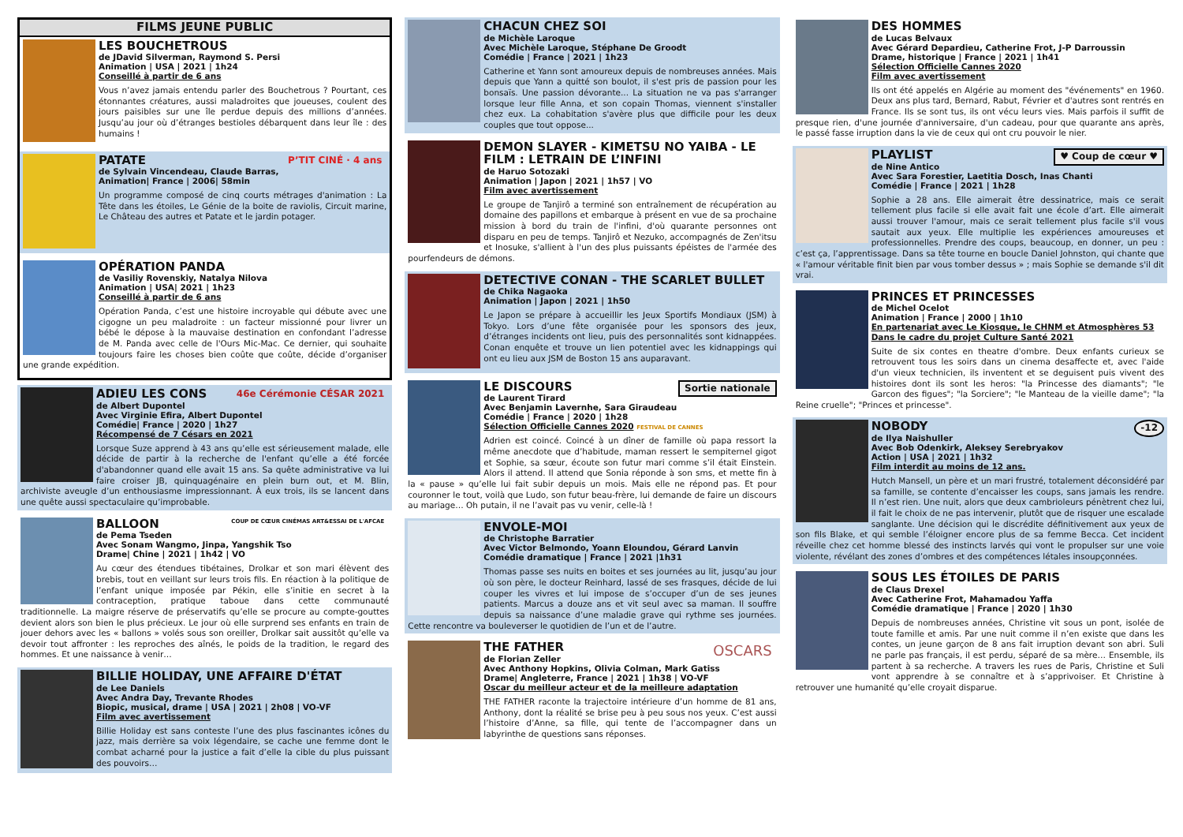FILMS JEUNE PUBLIC
LES BOUCHETROUS
de JDavid Silverman, Raymond S. Persi
Animation | USA | 2021 | 1h24
Conseillé à partir de 6 ans
Vous n’avez jamais entendu parler des Bouchetrous ? Pourtant, ces étonnantes créatures, aussi maladroites que joueuses, coulent des jours paisibles sur une île perdue depuis des millions d’années. Jusqu’au jour où d’étranges bestioles débarquent dans leur île : des humains !
P’TIT CINÉ · 4 ans
PATATE
de Sylvain Vincendeau, Claude Barras,
Animation| France | 2006| 58min
Un programme composé de cinq courts métrages d'animation : La Tête dans les étoiles, Le Génie de la boite de raviolis, Circuit marine, Le Château des autres et Patate et le jardin potager.
OPÉRATION PANDA
de Vasiliy Rovenskiy, Natalya Nilova
Animation | USA| 2021 | 1h23
Conseillé à partir de 6 ans
Opération Panda, c’est une histoire incroyable qui débute avec une cigogne un peu maladroite : un facteur missionné pour livrer un bébé le dépose à la mauvaise destination en confondant l’adresse de M. Panda avec celle de l'Ours Mic-Mac. Ce dernier, qui souhaite toujours faire les choses bien coûte que coûte, décide d’organiser une grande expédition.
46e Cérémonie CÉSAR 2021
ADIEU LES CONS
de Albert Dupontel
Avec Virginie Efira, Albert Dupontel
Comédie| France | 2020 | 1h27
Récompensé de 7 Césars en 2021
Lorsque Suze apprend à 43 ans qu’elle est sérieusement malade, elle décide de partir à la recherche de l'enfant qu’elle a été forcée d'abandonner quand elle avait 15 ans. Sa quête administrative va lui faire croiser JB, quinquagénaire en plein burn out, et M. Blin, archiviste aveugle d’un enthousiasme impressionnant. À eux trois, ils se lancent dans une quête aussi spectaculaire qu’improbable.
COUP DE CŒUR CINÉMAS ART&ESSAI DE L'AFCAE
BALLOON
de Pema Tseden
Avec Sonam Wangmo, Jinpa, Yangshik Tso
Drame| Chine | 2021 | 1h42 | VO
Au cœur des étendues tibétaines, Drolkar et son mari élèvent des brebis, tout en veillant sur leurs trois fils. En réaction à la politique de l’enfant unique imposée par Pékin, elle s’initie en secret à la contraception, pratique taboue dans cette communauté traditionnelle. La maigre réserve de préservatifs qu’elle se procure au compte-gouttes devient alors son bien le plus précieux. Le jour où elle surprend ses enfants en train de jouer dehors avec les « ballons » volés sous son oreiller, Drolkar sait aussitôt qu’elle va devoir tout affronter : les reproches des aînés, le poids de la tradition, le regard des hommes. Et une naissance à venir…
BILLIE HOLIDAY, UNE AFFAIRE D'ÉTAT
de Lee Daniels
Avec Andra Day, Trevante Rhodes
Biopic, musical, drame | USA | 2021 | 2h08 | VO-VF
Film avec avertissement
Billie Holiday est sans conteste l’une des plus fascinantes icônes du jazz, mais derrière sa voix légendaire, se cache une femme dont le combat acharné pour la justice a fait d’elle la cible du plus puissant des pouvoirs…
CHACUN CHEZ SOI
de Michèle Laroque
Avec Michèle Laroque, Stéphane De Groodt
Comédie | France | 2021 | 1h23
Catherine et Yann sont amoureux depuis de nombreuses années. Mais depuis que Yann a quitté son boulot, il s'est pris de passion pour les bonsaïs. Une passion dévorante... La situation ne va pas s'arranger lorsque leur fille Anna, et son copain Thomas, viennent s'installer chez eux. La cohabitation s'avère plus que difficile pour les deux couples que tout oppose...
DEMON SLAYER - KIMETSU NO YAIBA - LE FILM : LETRAIN DE L’INFINI
de Haruo Sotozaki
Animation | Japon | 2021 | 1h57 | VO
Film avec avertissement
Le groupe de Tanjirô a terminé son entraînement de récupération au domaine des papillons et embarque à présent en vue de sa prochaine mission à bord du train de l'infini, d'où quarante personnes ont disparu en peu de temps. Tanjirô et Nezuko, accompagnés de Zen'itsu et Inosuke, s'allient à l'un des plus puissants épéistes de l'armée des pourfendeurs de démons.
DETECTIVE CONAN - THE SCARLET BULLET
de Chika Nagaoka
Animation | Japon | 2021 | 1h50
Le Japon se prépare à accueillir les Jeux Sportifs Mondiaux (JSM) à Tokyo. Lors d’une fête organisée pour les sponsors des jeux, d’étranges incidents ont lieu, puis des personnalités sont kidnappées. Conan enquête et trouve un lien potentiel avec les kidnappings qui ont eu lieu aux JSM de Boston 15 ans auparavant.
Sortie nationale
LE DISCOURS
de Laurent Tirard
Avec Benjamin Lavernhe, Sara Giraudeau
Comédie | France | 2020 | 1h28
Sélection Officielle Cannes 2020 FESTIVAL DE CANNES
Adrien est coincé. Coincé à un dîner de famille où papa ressort la même anecdote que d’habitude, maman ressert le sempiternel gigot et Sophie, sa sœur, écoute son futur mari comme s’il était Einstein. Alors il attend. Il attend que Sonia réponde à son sms, et mette fin à la « pause » qu’elle lui fait subir depuis un mois. Mais elle ne répond pas. Et pour couronner le tout, voilà que Ludo, son futur beau-frère, lui demande de faire un discours au mariage… Oh putain, il ne l’avait pas vu venir, celle-là !
ENVOLE-MOI
de Christophe Barratier
Avec Victor Belmondo, Yoann Eloundou, Gérard Lanvin
Comédie dramatique | France | 2021 |1h31
Thomas passe ses nuits en boites et ses journées au lit, jusqu’au jour où son père, le docteur Reinhard, lassé de ses frasques, décide de lui couper les vivres et lui impose de s’occuper d’un de ses jeunes patients. Marcus a douze ans et vit seul avec sa maman. Il souffre depuis sa naissance d’une maladie grave qui rythme ses journées. Cette rencontre va bouleverser le quotidien de l’un et de l’autre.
OSCARS
THE FATHER
de Florian Zeller
Avec Anthony Hopkins, Olivia Colman, Mark Gatiss
Drame| Angleterre, France | 2021 | 1h38 | VO-VF
Oscar du meilleur acteur et de la meilleure adaptation
THE FATHER raconte la trajectoire intérieure d’un homme de 81 ans, Anthony, dont la réalité se brise peu à peu sous nos yeux. C’est aussi l’histoire d’Anne, sa fille, qui tente de l’accompagner dans un labyrinthe de questions sans réponses.
DES HOMMES
de Lucas Belvaux
Avec Gérard Depardieu, Catherine Frot, J-P Darroussin
Drame, historique | France | 2021 | 1h41
Sélection Officielle Cannes 2020
Film avec avertissement
Ils ont été appelés en Algérie au moment des "événements" en 1960. Deux ans plus tard, Bernard, Rabut, Février et d'autres sont rentrés en France. Ils se sont tus, ils ont vécu leurs vies. Mais parfois il suffit de presque rien, d'une journée d'anniversaire, d'un cadeau, pour que quarante ans après, le passé fasse irruption dans la vie de ceux qui ont cru pouvoir le nier.
♥ Coup de cœur ♥
PLAYLIST
de Nine Antico
Avec Sara Forestier, Laetitia Dosch, Inas Chanti
Comédie | France | 2021 | 1h28
Sophie a 28 ans. Elle aimerait être dessinatrice, mais ce serait tellement plus facile si elle avait fait une école d’art. Elle aimerait aussi trouver l'amour, mais ce serait tellement plus facile s'il vous sautait aux yeux. Elle multiplie les expériences amoureuses et professionnelles. Prendre des coups, beaucoup, en donner, un peu : c’est ça, l’apprentissage. Dans sa tête tourne en boucle Daniel Johnston, qui chante que « l'amour véritable finit bien par vous tomber dessus » ; mais Sophie se demande s'il dit vrai.
PRINCES ET PRINCESSES
de Michel Ocelot
Animation | France | 2000 | 1h10
En partenariat avec Le Kiosque, le CHNM et Atmosphères 53
Dans le cadre du projet Culture Santé 2021
Suite de six contes en theatre d'ombre. Deux enfants curieux se retrouvent tous les soirs dans un cinema desaffecte et, avec l'aide d'un vieux technicien, ils inventent et se deguisent puis vivent des histoires dont ils sont les heros: "la Princesse des diamants"; "le Garcon des figues"; "la Sorciere"; "le Manteau de la vieille dame"; "la Reine cruelle"; "Princes et princesse".
-12
NOBODY
de Ilya Naishuller
Avec Bob Odenkirk, Aleksey Serebryakov
Action | USA | 2021 | 1h32
Film interdit au moins de 12 ans.
Hutch Mansell, un père et un mari frustré, totalement déconsidéré par sa famille, se contente d’encaisser les coups, sans jamais les rendre. Il n’est rien. Une nuit, alors que deux cambrioleurs pénètrent chez lui, il fait le choix de ne pas intervenir, plutôt que de risquer une escalade sanglante. Une décision qui le discrédite définitivement aux yeux de son fils Blake, et qui semble l’éloigner encore plus de sa femme Becca. Cet incident réveille chez cet homme blessé des instincts larvés qui vont le propulser sur une voie violente, révélant des zones d’ombres et des compétences létales insoupçonnées.
SOUS LES ÉTOILES DE PARIS
de Claus Drexel
Avec Catherine Frot, Mahamadou Yaffa
Comédie dramatique | France | 2020 | 1h30
Depuis de nombreuses années, Christine vit sous un pont, isolée de toute famille et amis. Par une nuit comme il n’en existe que dans les contes, un jeune garçon de 8 ans fait irruption devant son abri. Suli ne parle pas français, il est perdu, séparé de sa mère… Ensemble, ils partent à sa recherche. A travers les rues de Paris, Christine et Suli vont apprendre à se connaître et à s’apprivoiser. Et Christine à retrouver une humanité qu’elle croyait disparue.